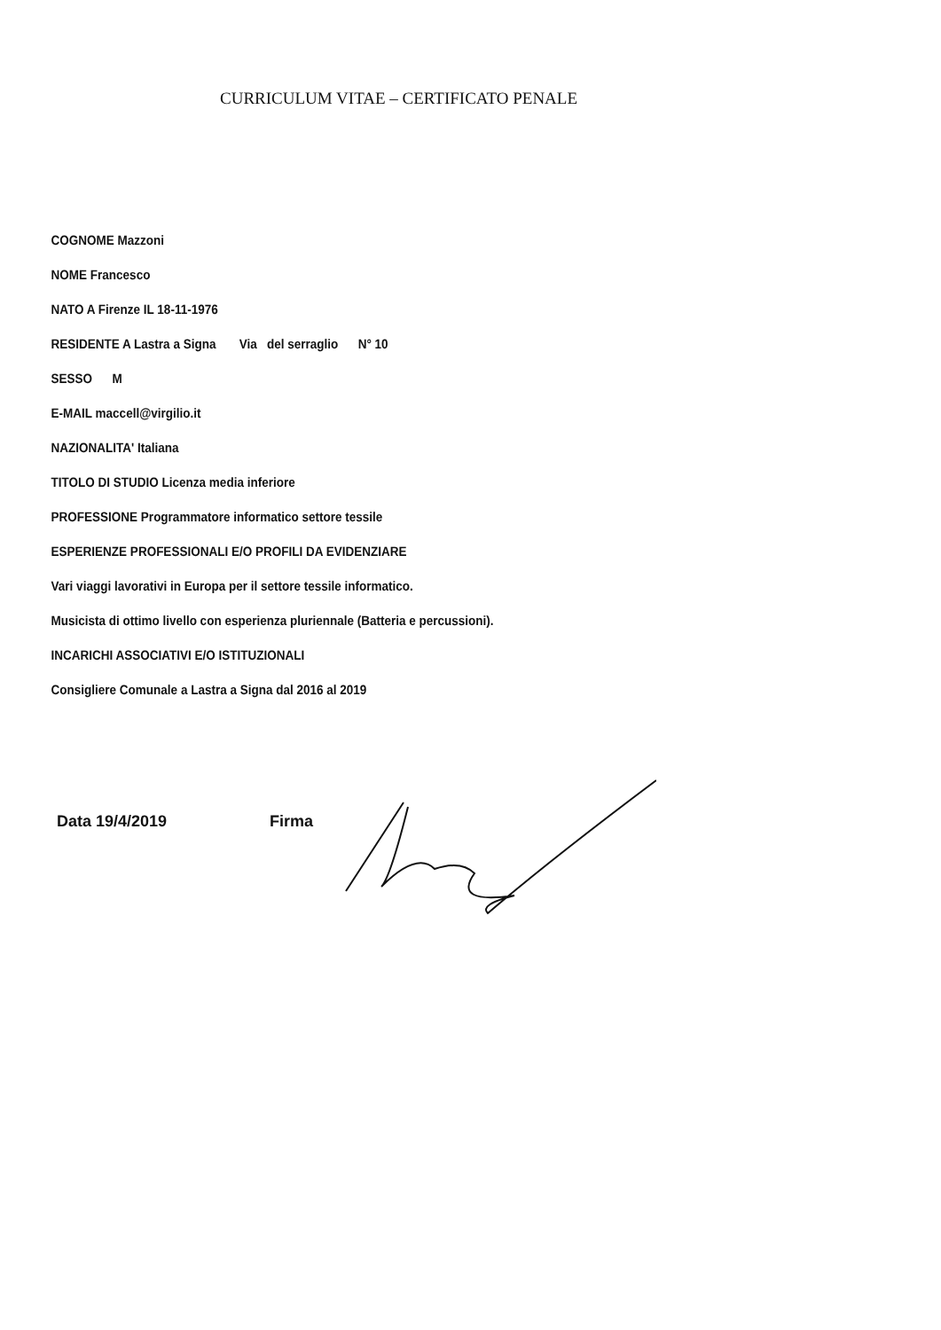CURRICULUM VITAE – CERTIFICATO PENALE
COGNOME Mazzoni
NOME Francesco
NATO A Firenze IL 18-11-1976
RESIDENTE A Lastra a Signa Via del serraglio N° 10
SESSO M
E-MAIL maccell@virgilio.it
NAZIONALITA' Italiana
TITOLO DI STUDIO Licenza media inferiore
PROFESSIONE Programmatore informatico settore tessile
ESPERIENZE PROFESSIONALI E/O PROFILI DA EVIDENZIARE
Vari viaggi lavorativi in Europa per il settore tessile informatico.
Musicista di ottimo livello con esperienza pluriennale (Batteria e percussioni).
INCARICHI ASSOCIATIVI E/O ISTITUZIONALI
Consigliere Comunale a Lastra a Signa dal 2016 al 2019
Data 19/4/2019 Firma